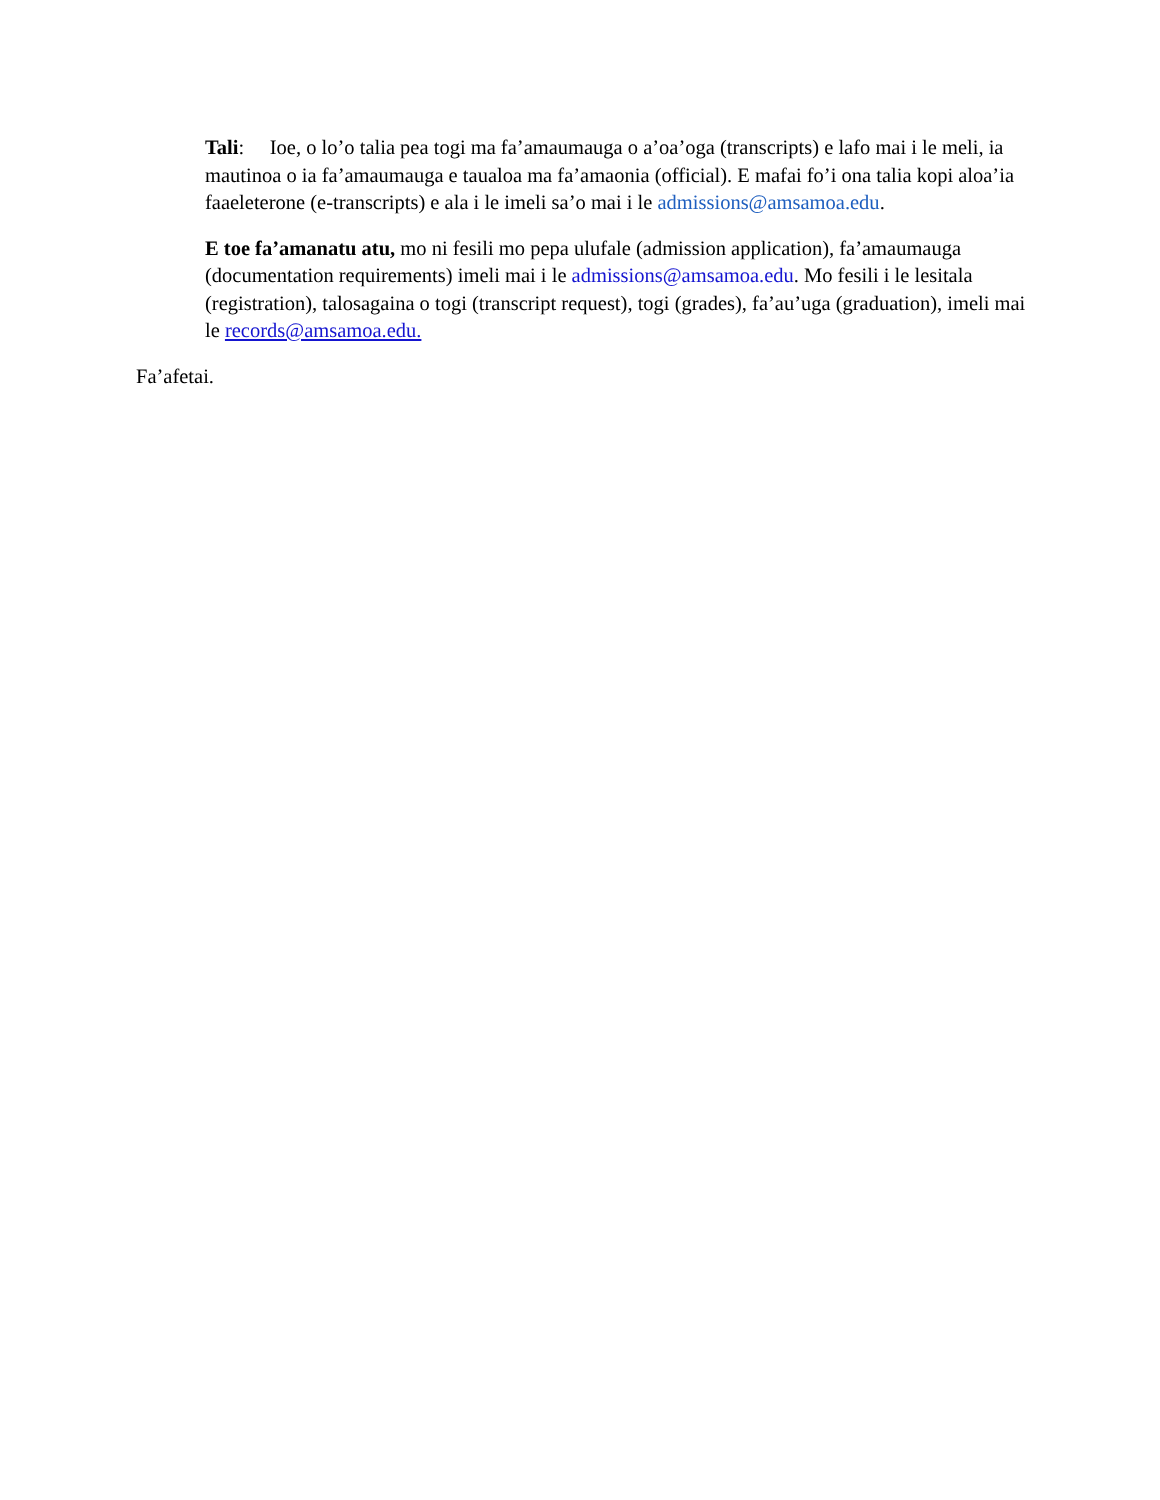Tali: Ioe, o lo’o talia pea togi ma fa’amaumauga o a’oa’oga (transcripts) e lafo mai i le meli, ia mautinoa o ia fa’amaumauga e taualoa ma fa’amaonia (official). E mafai fo’i ona talia kopi aloa’ia faaeleterone (e-transcripts) e ala i le imeli sa’o mai i le admissions@amsamoa.edu.
E toe fa’amanatu atu, mo ni fesili mo pepa ulufale (admission application), fa’amaumauga (documentation requirements) imeli mai i le admissions@amsamoa.edu. Mo fesili i le lesitala (registration), talosagaina o togi (transcript request), togi (grades), fa’au’uga (graduation), imeli mai le records@amsamoa.edu.
Fa’afetai.